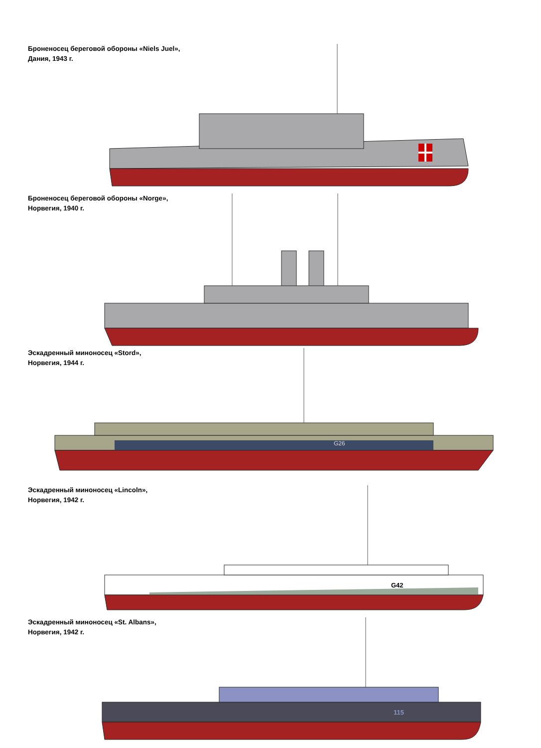Броненосец береговой обороны «Niels Juel»,
Дания, 1943 г.
Броненосец береговой обороны «Norge»,
Норвегия, 1940 г.
Эскадренный миноносец «Stord»,
Норвегия, 1944 г.
G26
Эскадренный миноносец «Lincoln»,
Норвегия, 1942 г.
G42
Эскадренный миноносец «St. Albans»,
Норвегия, 1942 г.
115